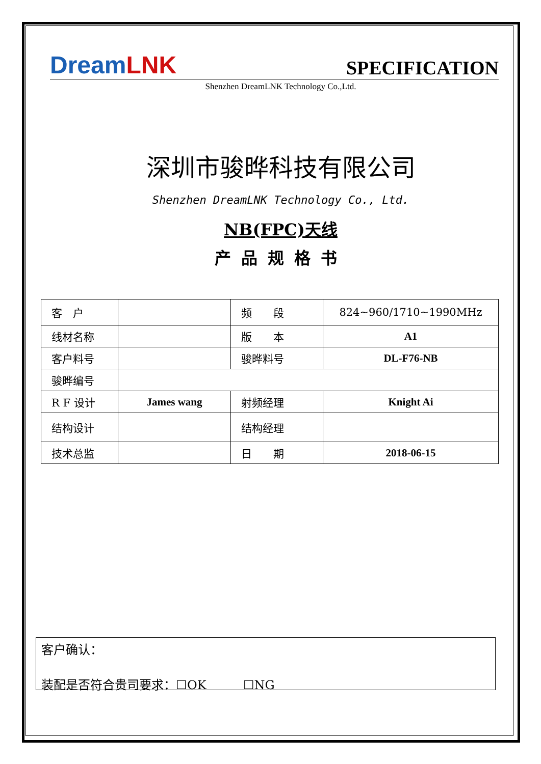Dream LNK
SPECIFICATION
Shenzhen DreamLNK Technology Co.,Ltd.
深圳市骏晔科技有限公司
Shenzhen DreamLNK Technology Co., Ltd.
NB(FPC)天线
产品规格书
| 客 户 | | 频 段 | 824~960/1710~1990MHz |
| 线材名称 | | 版 本 | A1 |
| 客户料号 | | 骏晔料号 | DL-F76-NB |
| 骏晔编号 | | | |
| R F 设计 | James wang | 射频经理 | Knight Ai |
| 结构设计 | | 结构经理 | |
| 技术总监 | | 日 期 | 2018-06-15 |
客户确认：
装配是否符合贵司要求：☐OK　　　☐NG